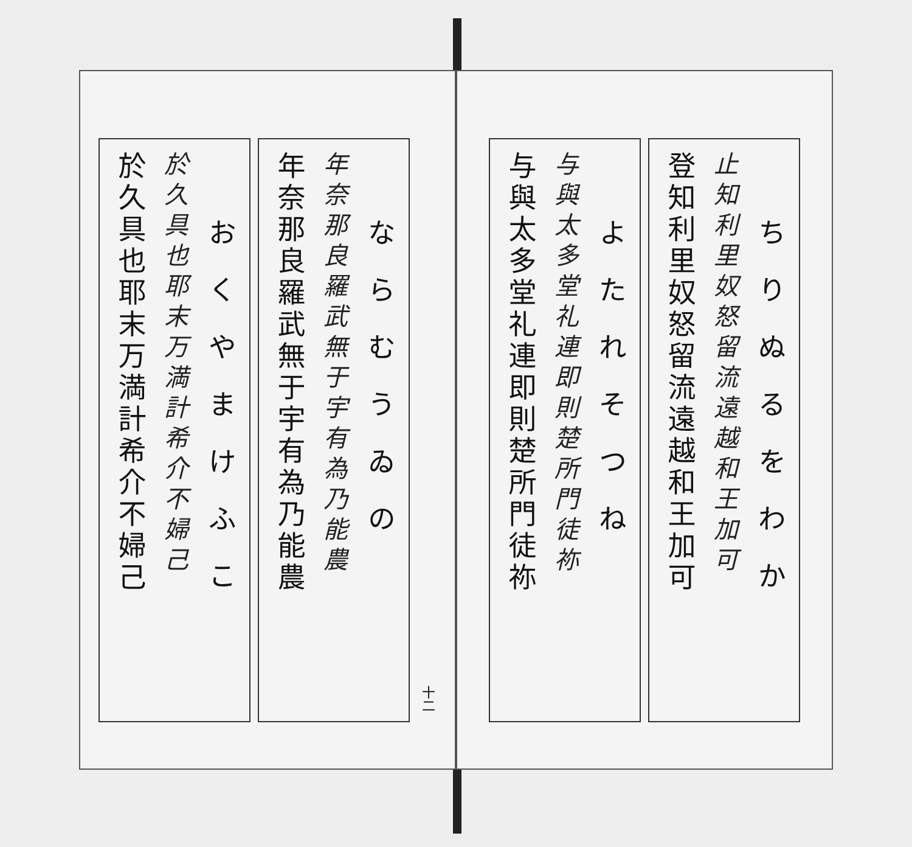ちりぬるをわか
止知利里奴怒留流遠越和王加可
登知利里奴怒留流遠越和王加可
よたれそつね
与與太多堂礼連即則楚所門徒祢
与與太多堂礼連即則楚所門徒祢
十二
ならむうゐの
年奈那良羅武無于宇有為乃能農
年奈那良羅武無于宇有為乃能農
おくやまけふこ
於久具也耶末万満計希介不婦己
於久具也耶末万満計希介不婦己